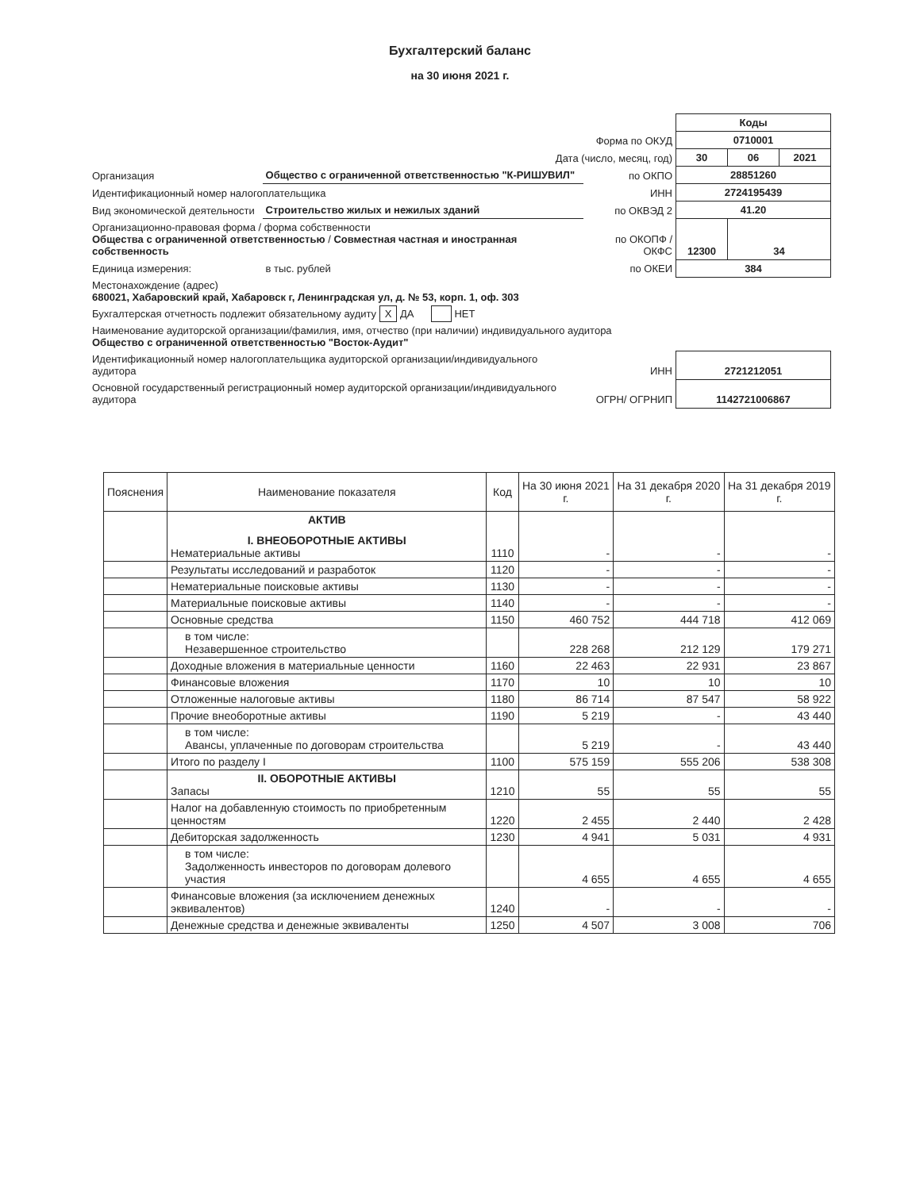Бухгалтерский баланс
на 30 июня 2021 г.
| | | | Коды | | |
| Форма по ОКУД | | | 0710001 | | |
| Дата (число, месяц, год) | | | 30 | 06 | 2021 |
| Организация | Общество с ограниченной ответственностью "К-РИШУВИЛ" | по ОКПО | 28851260 | | |
| Идентификационный номер налогоплательщика | | ИНН | 2724195439 | | |
| Вид экономической деятельности | Строительство жилых и нежилых зданий | по ОКВЭД 2 | 41.20 | | |
| Организационно-правовая форма / форма собственности Общества с ограниченной ответственностью / Совместная частная и иностранная собственность | | по ОКОПФ / ОКФС | 12300 | 34 | |
| Единица измерения: | в тыс. рублей | по ОКЕИ | 384 | | |
| Местонахождение (адрес) 680021, Хабаровский край, Хабаровск г, Ленинградская ул, д. № 53, корп. 1, оф. 303 | | | | | |
| Бухгалтерская отчетность подлежит обязательному аудиту X ДА НЕТ | | | | | |
| Наименование аудиторской организации/фамилия, имя, отчество (при наличии) индивидуального аудитора Общество с ограниченной ответственностью "Восток-Аудит" | | | | | |
| Идентификационный номер налогоплательщика аудиторской организации/индивидуального аудитора | | ИНН | 2721212051 | | |
| Основной государственный регистрационный номер аудиторской организации/индивидуального аудитора | | ОГРН/ ОГРНИП | 1142721006867 | | |
| Пояснения | Наименование показателя | Код | На 30 июня 2021 г. | На 31 декабря 2020 г. | На 31 декабря 2019 г. |
| --- | --- | --- | --- | --- | --- |
| | АКТИВ I. ВНЕОБОРОТНЫЕ АКТИВЫ Нематериальные активы | 1110 | - | - | - |
| | Результаты исследований и разработок | 1120 | - | - | - |
| | Нематериальные поисковые активы | 1130 | - | - | - |
| | Материальные поисковые активы | 1140 | - | - | - |
| | Основные средства | 1150 | 460 752 | 444 718 | 412 069 |
| | в том числе: Незавершенное строительство | | 228 268 | 212 129 | 179 271 |
| | Доходные вложения в материальные ценности | 1160 | 22 463 | 22 931 | 23 867 |
| | Финансовые вложения | 1170 | 10 | 10 | 10 |
| | Отложенные налоговые активы | 1180 | 86 714 | 87 547 | 58 922 |
| | Прочие внеоборотные активы | 1190 | 5 219 | - | 43 440 |
| | в том числе: Авансы, уплаченные по договорам строительства | | 5 219 | - | 43 440 |
| | Итого по разделу I | 1100 | 575 159 | 555 206 | 538 308 |
| | II. ОБОРОТНЫЕ АКТИВЫ Запасы | 1210 | 55 | 55 | 55 |
| | Налог на добавленную стоимость по приобретенным ценностям | 1220 | 2 455 | 2 440 | 2 428 |
| | Дебиторская задолженность | 1230 | 4 941 | 5 031 | 4 931 |
| | в том числе: Задолженность инвесторов по договорам долевого участия | | 4 655 | 4 655 | 4 655 |
| | Финансовые вложения (за исключением денежных эквивалентов) | 1240 | - | - | - |
| | Денежные средства и денежные эквиваленты | 1250 | 4 507 | 3 008 | 706 |